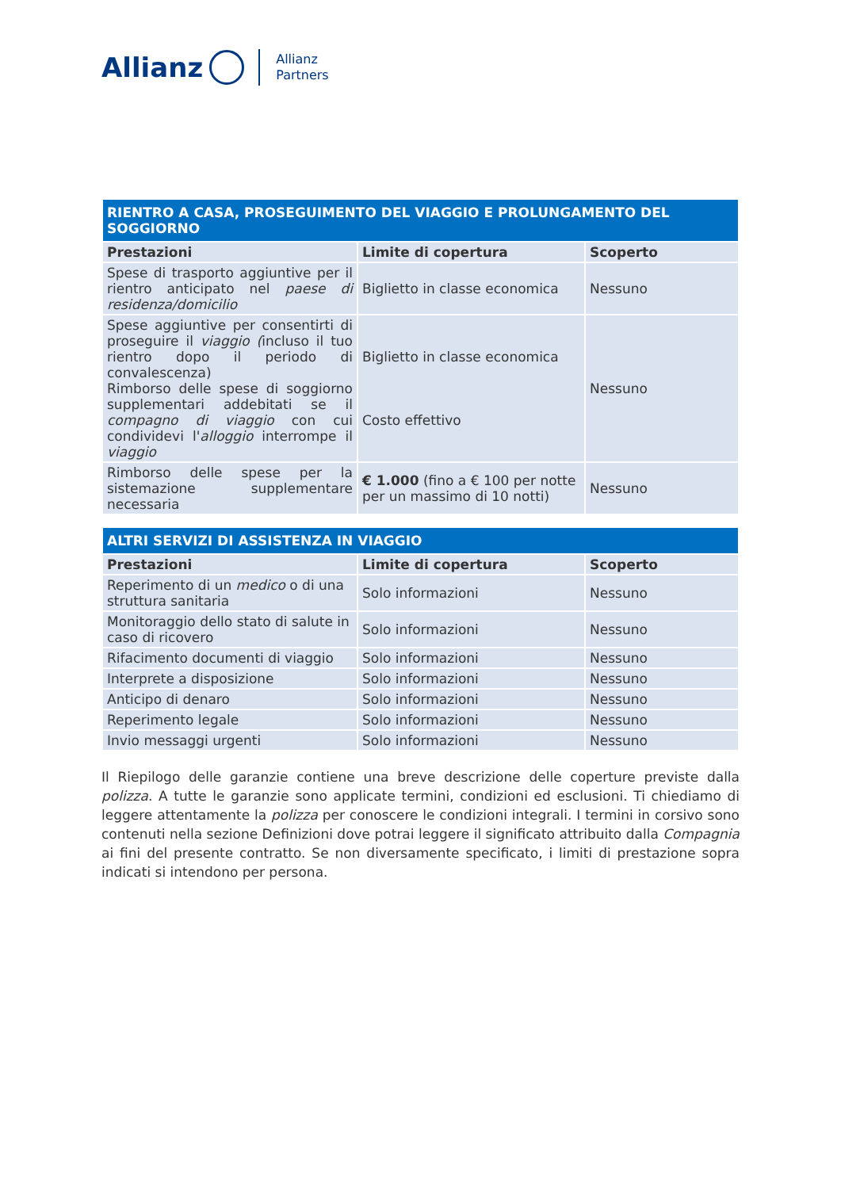Allianz
Allianz
Partners
| RIENTRO A CASA, PROSEGUIMENTO DEL VIAGGIO E PROLUNGAMENTO DEL SOGGIORNO | | |
| --- | --- | --- |
| Prestazioni | Limite di copertura | Scoperto |
| Spese di trasporto aggiuntive per il rientro anticipato nel paese di residenza/domicilio | Biglietto in classe economica | Nessuno |
| Spese aggiuntive per consentirti di proseguire il viaggio ( incluso il tuo rientro dopo il periodo di convalescenza) Rimborso delle spese di soggiorno supplementari addebitati se il compagno di viaggio con cui condividevi l' alloggio interrompe il viaggio | Biglietto in classe economica Costo effettivo | Nessuno |
| Rimborso delle spese per la sistemazione supplementare necessaria | € 1.000 (fino a € 100 per notte per un massimo di 10 notti) | Nessuno |
| ALTRI SERVIZI DI ASSISTENZA IN VIAGGIO | | |
| --- | --- | --- |
| Prestazioni | Limite di copertura | Scoperto |
| Reperimento di un medico o di una struttura sanitaria | Solo informazioni | Nessuno |
| Monitoraggio dello stato di salute in caso di ricovero | Solo informazioni | Nessuno |
| Rifacimento documenti di viaggio | Solo informazioni | Nessuno |
| Interprete a disposizione | Solo informazioni | Nessuno |
| Anticipo di denaro | Solo informazioni | Nessuno |
| Reperimento legale | Solo informazioni | Nessuno |
| Invio messaggi urgenti | Solo informazioni | Nessuno |
Il Riepilogo delle garanzie contiene una breve descrizione delle coperture previste dalla polizza. A tutte le garanzie sono applicate termini, condizioni ed esclusioni. Ti chiediamo di leggere attentamente la polizza per conoscere le condizioni integrali. I termini in corsivo sono contenuti nella sezione Definizioni dove potrai leggere il significato attribuito dalla Compagnia ai fini del presente contratto. Se non diversamente specificato, i limiti di prestazione sopra indicati si intendono per persona.